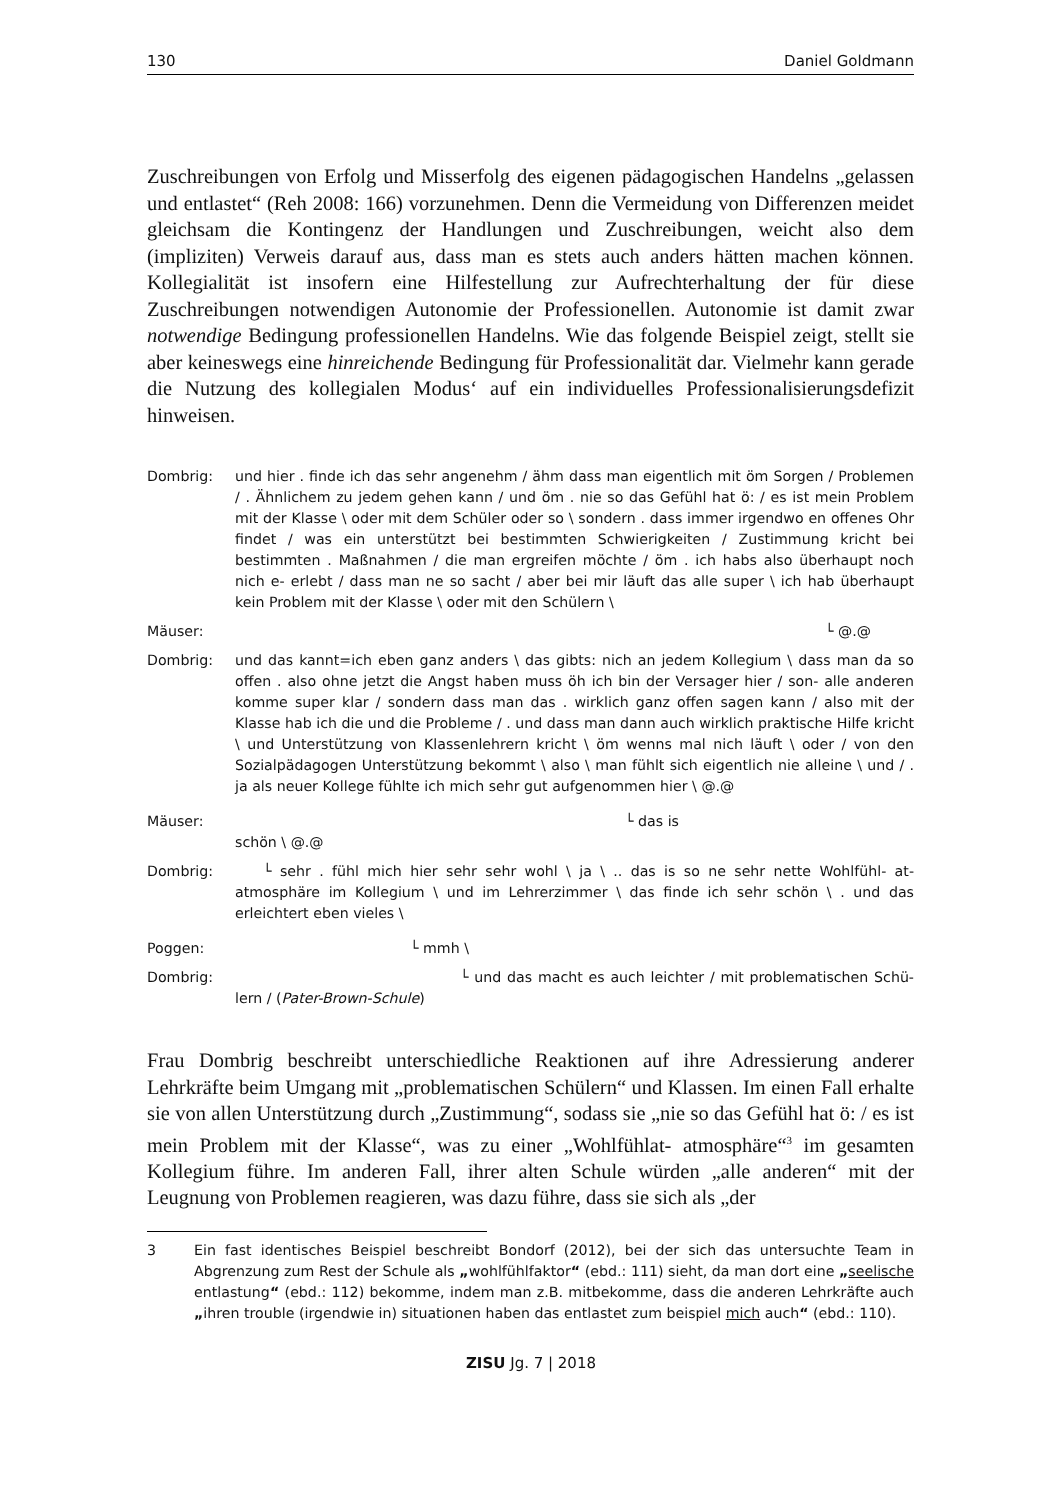130 Daniel Goldmann
Zuschreibungen von Erfolg und Misserfolg des eigenen pädagogischen Handelns „gelassen und entlastet“ (Reh 2008: 166) vorzunehmen. Denn die Vermeidung von Differenzen meidet gleichsam die Kontingenz der Handlungen und Zuschreibungen, weicht also dem (impliziten) Verweis darauf aus, dass man es stets auch anders hätten machen können. Kollegialität ist insofern eine Hilfestellung zur Aufrechterhaltung der für diese Zuschreibungen notwendigen Autonomie der Professionellen. Autonomie ist damit zwar notwendige Bedingung professionellen Handelns. Wie das folgende Beispiel zeigt, stellt sie aber keineswegs eine hinreichende Bedingung für Professionalität dar. Vielmehr kann gerade die Nutzung des kollegialen Modus‘ auf ein individuelles Professionalisierungsdefizit hinweisen.
Dombrig: und hier . finde ich das sehr angenehm / ähm dass man eigentlich mit öm Sorgen / Problemen / . Ähnlichem zu jedem gehen kann / und öm . nie so das Gefühl hat ö: / es ist mein Problem mit der Klasse \ oder mit dem Schüler oder so \ sondern . dass immer irgendwo en offenes Ohr findet / was ein unterstützt bei bestimmten Schwierigkeiten / Zustimmung kricht bei bestimmten . Maßnahmen / die man ergreifen möchte / öm . ich habs also überhaupt noch nich e- erlebt / dass man ne so sacht / aber bei mir läuft das alle super \ ich hab überhaupt kein Problem mit der Klasse \ oder mit den Schülern \
Mäuser: └ @.@
Dombrig: und das kannt=ich eben ganz anders \ das gibts: nich an jedem Kollegium \ dass man da so offen . also ohne jetzt die Angst haben muss öh ich bin der Versager hier / son- alle anderen komme super klar / sondern dass man das . wirklich ganz offen sagen kann / also mit der Klasse hab ich die und die Probleme / . und dass man dann auch wirklich praktische Hilfe kricht \ und Unterstützung von Klassenlehrern kricht \ öm wenns mal nich läuft \ oder / von den Sozialpädagogen Unterstützung bekommt \ also \ man fühlt sich eigentlich nie alleine \ und / . ja als neuer Kollege fühlte ich mich sehr gut aufgenommen hier \ @.@
Mäuser: └ das is
schön \ @.@
Dombrig: └ sehr . fühl mich hier sehr sehr wohl \ ja \ .. das is so ne sehr nette Wohlfühl- at- atmosphäre im Kollegium \ und im Lehrerzimmer \ das finde ich sehr schön \ . und das erleichtert eben vieles \
Poggen: └ mmh \
Dombrig: └ und das macht es auch leichter / mit problematischen Schü- lern / (Pater-Brown-Schule)
Frau Dombrig beschreibt unterschiedliche Reaktionen auf ihre Adressierung anderer Lehrkräfte beim Umgang mit „problematischen Schülern“ und Klassen. Im einen Fall erhalte sie von allen Unterstützung durch „Zustimmung“, sodass sie „nie so das Gefühl hat ö: / es ist mein Problem mit der Klasse“, was zu einer „Wohlfühlat- atmosphäre“<sup>3</sup> im gesamten Kollegium führe. Im anderen Fall, ihrer alten Schule würden „alle anderen“ mit der Leugnung von Problemen reagieren, was dazu führe, dass sie sich als „der
3 Ein fast identisches Beispiel beschreibt Bondorf (2012), bei der sich das untersuchte Team in Abgrenzung zum Rest der Schule als „wohlfühlfaktor“ (ebd.: 111) sieht, da man dort eine „seelische entlastung“ (ebd.: 112) bekomme, indem man z.B. mitbekomme, dass die anderen Lehrkräfte auch „ihren trouble (irgendwie in) situationen haben das entlastet zum beispiel mich auch“ (ebd.: 110).
ZISU Jg. 7 | 2018